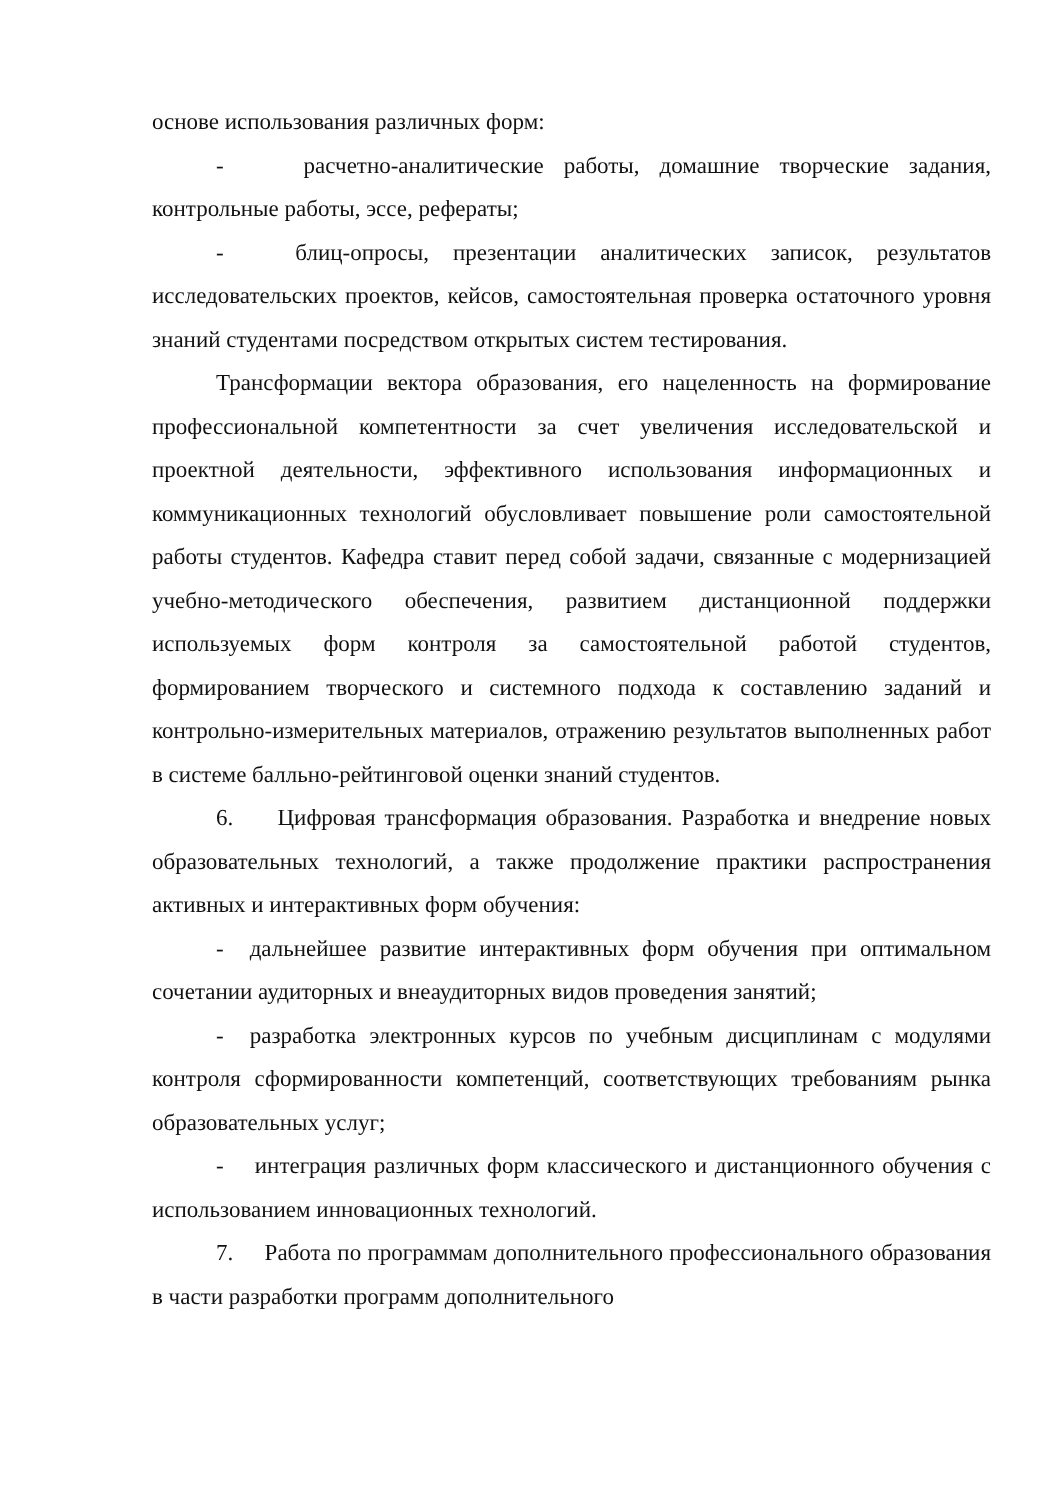основе использования различных форм:
- расчетно-аналитические работы, домашние творческие задания, контрольные работы, эссе, рефераты;
- блиц-опросы, презентации аналитических записок, результатов исследовательских проектов, кейсов, самостоятельная проверка остаточного уровня знаний студентами посредством открытых систем тестирования.
Трансформации вектора образования, его нацеленность на формирование профессиональной компетентности за счет увеличения исследовательской и проектной деятельности, эффективного использования информационных и коммуникационных технологий обусловливает повышение роли самостоятельной работы студентов. Кафедра ставит перед собой задачи, связанные с модернизацией учебно-методического обеспечения, развитием дистанционной поддержки используемых форм контроля за самостоятельной работой студентов, формированием творческого и системного подхода к составлению заданий и контрольно-измерительных материалов, отражению результатов выполненных работ в системе балльно-рейтинговой оценки знаний студентов.
6. Цифровая трансформация образования. Разработка и внедрение новых образовательных технологий, а также продолжение практики распространения активных и интерактивных форм обучения:
- дальнейшее развитие интерактивных форм обучения при оптимальном сочетании аудиторных и внеаудиторных видов проведения занятий;
- разработка электронных курсов по учебным дисциплинам с модулями контроля сформированности компетенций, соответствующих требованиям рынка образовательных услуг;
- интеграция различных форм классического и дистанционного обучения с использованием инновационных технологий.
7. Работа по программам дополнительного профессионального образования в части разработки программ дополнительного